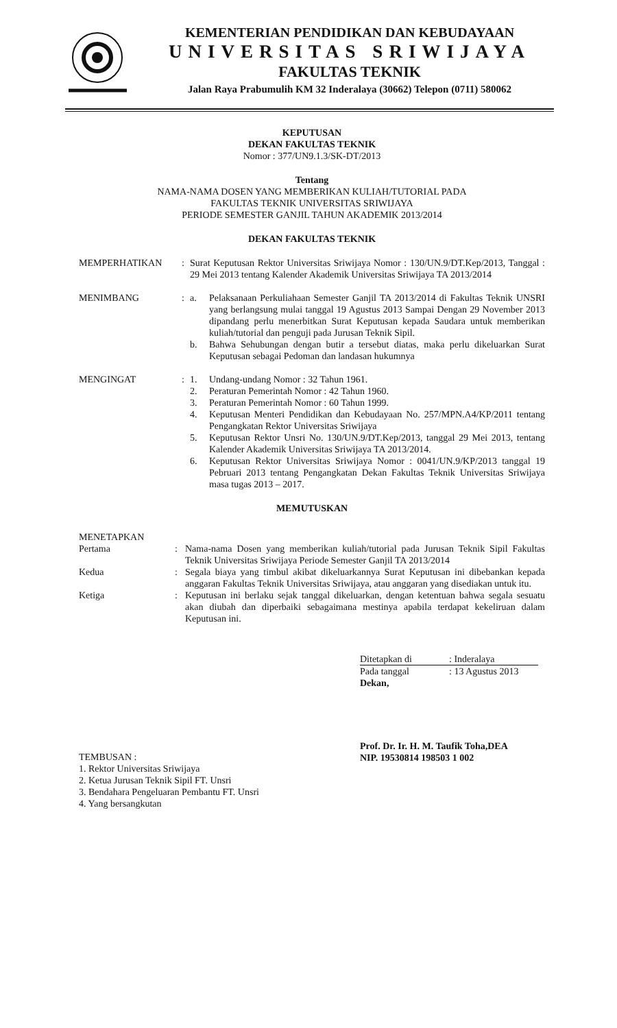KEMENTERIAN PENDIDIKAN DAN KEBUDAYAAN
UNIVERSITAS SRIWIJAYA
FAKULTAS TEKNIK
Jalan Raya Prabumulih KM 32 Inderalaya (30662) Telepon (0711) 580062
KEPUTUSAN
DEKAN FAKULTAS TEKNIK
Nomor : 377/UN9.1.3/SK-DT/2013
Tentang
NAMA-NAMA DOSEN YANG MEMBERIKAN KULIAH/TUTORIAL PADA
FAKULTAS TEKNIK UNIVERSITAS SRIWIJAYA
PERIODE SEMESTER GANJIL TAHUN AKADEMIK 2013/2014
DEKAN FAKULTAS TEKNIK
| MEMPERHATIKAN | : | Surat Keputusan Rektor Universitas Sriwijaya Nomor : 130/UN.9/DT.Kep/2013, Tanggal : 29 Mei 2013 tentang Kalender Akademik Universitas Sriwijaya TA 2013/2014 | |
| MENIMBANG | : | a. | Pelaksanaan Perkuliahaan Semester Ganjil TA 2013/2014 di Fakultas Teknik UNSRI yang berlangsung mulai tanggal 19 Agustus 2013 Sampai Dengan 29 November 2013 dipandang perlu menerbitkan Surat Keputusan kepada Saudara untuk memberikan kuliah/tutorial dan penguji pada Jurusan Teknik Sipil. |
| | | b. | Bahwa Sehubungan dengan butir a tersebut diatas, maka perlu dikeluarkan Surat Keputusan sebagai Pedoman dan landasan hukumnya |
| MENGINGAT | : | 1. | Undang-undang Nomor : 32 Tahun 1961. |
| | | 2. | Peraturan Pemerintah Nomor : 42 Tahun 1960. |
| | | 3. | Peraturan Pemerintah Nomor : 60 Tahun 1999. |
| | | 4. | Keputusan Menteri Pendidikan dan Kebudayaan No. 257/MPN.A4/KP/2011 tentang Pengangkatan Rektor Universitas Sriwijaya |
| | | 5. | Keputusan Rektor Unsri No. 130/UN.9/DT.Kep/2013, tanggal 29 Mei 2013, tentang Kalender Akademik Universitas Sriwijaya TA 2013/2014. |
| | | 6. | Keputusan Rektor Universitas Sriwijaya Nomor : 0041/UN.9/KP/2013 tanggal 19 Pebruari 2013 tentang Pengangkatan Dekan Fakultas Teknik Universitas Sriwijaya masa tugas 2013 – 2017. |
MEMUTUSKAN
| MENETAPKAN | | |
| Pertama | : | Nama-nama Dosen yang memberikan kuliah/tutorial pada Jurusan Teknik Sipil Fakultas Teknik Universitas Sriwijaya Periode Semester Ganjil TA 2013/2014 |
| Kedua | : | Segala biaya yang timbul akibat dikeluarkannya Surat Keputusan ini dibebankan kepada anggaran Fakultas Teknik Universitas Sriwijaya, atau anggaran yang disediakan untuk itu. |
| Ketiga | : | Keputusan ini berlaku sejak tanggal dikeluarkan, dengan ketentuan bahwa segala sesuatu akan diubah dan diperbaiki sebagaimana mestinya apabila terdapat kekeliruan dalam Keputusan ini. |
Ditetapkan di: Inderalaya
Pada tanggal: 13 Agustus 2013
Dekan,
Prof. Dr. Ir. H. M. Taufik Toha,DEA
NIP. 19530814 198503 1 002
TEMBUSAN :
1. Rektor Universitas Sriwijaya
2. Ketua Jurusan Teknik Sipil FT. Unsri
3. Bendahara Pengeluaran Pembantu FT. Unsri
4. Yang bersangkutan